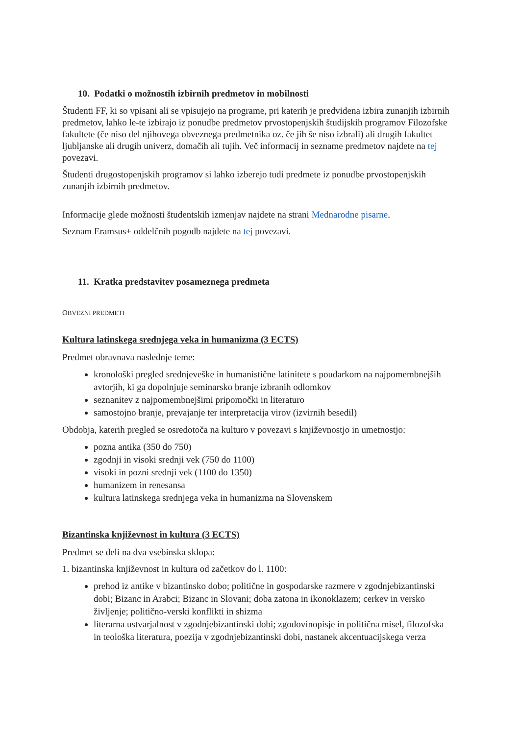10. Podatki o možnostih izbirnih predmetov in mobilnosti
Študenti FF, ki so vpisani ali se vpisujejo na programe, pri katerih je predvidena izbira zunanjih izbirnih predmetov, lahko le-te izbirajo iz ponudbe predmetov prvostopenjskih študijskih programov Filozofske fakultete (če niso del njihovega obveznega predmetnika oz. če jih še niso izbrali) ali drugih fakultet ljubljanske ali drugih univerz, domačih ali tujih. Več informacij in sezname predmetov najdete na tej povezavi.
Študenti drugostopenjskih programov si lahko izberejo tudi predmete iz ponudbe prvostopenjskih zunanjih izbirnih predmetov.
Informacije glede možnosti študentskih izmenjav najdete na strani Mednarodne pisarne.
Seznam Eramsus+ oddelčnih pogodb najdete na tej povezavi.
11. Kratka predstavitev posameznega predmeta
OBVEZNI PREDMETI
Kultura latinskega srednjega veka in humanizma (3 ECTS)
Predmet obravnava naslednje teme:
kronološki pregled srednjeveške in humanistične latinitete s poudarkom na najpomembnejših avtorjih, ki ga dopolnjuje seminarsko branje izbranih odlomkov
seznanitev z najpomembnejšimi pripomočki in literaturo
samostojno branje, prevajanje ter interpretacija virov (izvirnih besedil)
Obdobja, katerih pregled se osredotoča na kulturo v povezavi s književnostjo in umetnostjo:
pozna antika (350 do 750)
zgodnji in visoki srednji vek (750 do 1100)
visoki in pozni srednji vek (1100 do 1350)
humanizem in renesansa
kultura latinskega srednjega veka in humanizma na Slovenskem
Bizantinska književnost in kultura (3 ECTS)
Predmet se deli na dva vsebinska sklopa:
1. bizantinska književnost in kultura od začetkov do l. 1100:
prehod iz antike v bizantinsko dobo; politične in gospodarske razmere v zgodnjebizantinski dobi; Bizanc in Arabci; Bizanc in Slovani; doba zatona in ikonoklazem; cerkev in versko življenje; politično-verski konflikti in shizma
literarna ustvarjalnost v zgodnjebizantinski dobi; zgodovinopisje in politična misel, filozofska in teološka literatura, poezija v zgodnjebizantinski dobi, nastanek akcentuacijskega verza